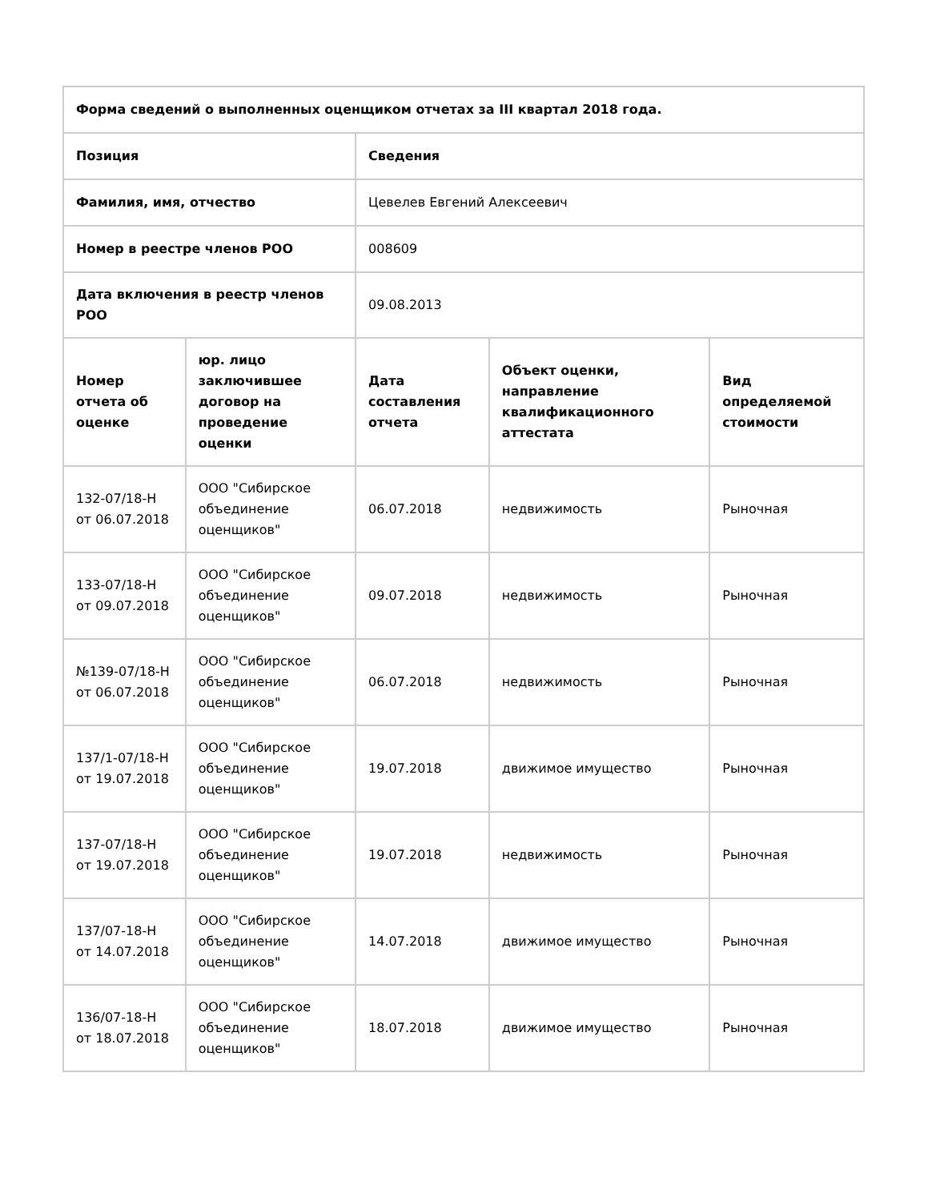| Форма сведений о выполненных оценщиком отчетах за III квартал 2018 года. | | | | |
| --- | --- | --- | --- | --- |
| Позиция | | Сведения | | |
| Фамилия, имя, отчество | | Цевелев Евгений Алексеевич | | |
| Номер в реестре членов РОО | | 008609 | | |
| Дата включения в реестр членов РОО | | 09.08.2013 | | |
| Номер отчета об оценке | юр. лицо заключившее договор на проведение оценки | Дата составления отчета | Объект оценки, направление квалификационного аттестата | Вид определяемой стоимости |
| 132-07/18-Н от 06.07.2018 | ООО "Сибирское объединение оценщиков" | 06.07.2018 | недвижимость | Рыночная |
| 133-07/18-Н от 09.07.2018 | ООО "Сибирское объединение оценщиков" | 09.07.2018 | недвижимость | Рыночная |
| №139-07/18-Н от 06.07.2018 | ООО "Сибирское объединение оценщиков" | 06.07.2018 | недвижимость | Рыночная |
| 137/1-07/18-Н от 19.07.2018 | ООО "Сибирское объединение оценщиков" | 19.07.2018 | движимое имущество | Рыночная |
| 137-07/18-Н от 19.07.2018 | ООО "Сибирское объединение оценщиков" | 19.07.2018 | недвижимость | Рыночная |
| 137/07-18-Н от 14.07.2018 | ООО "Сибирское объединение оценщиков" | 14.07.2018 | движимое имущество | Рыночная |
| 136/07-18-Н от 18.07.2018 | ООО "Сибирское объединение оценщиков" | 18.07.2018 | движимое имущество | Рыночная |